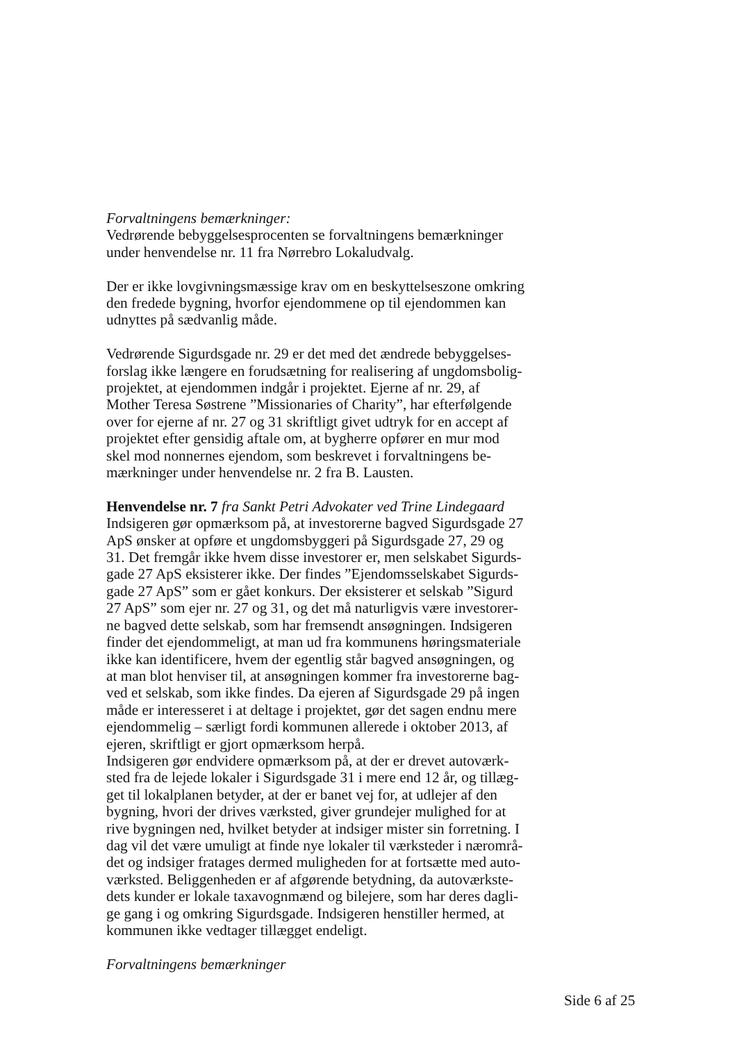Forvaltningens bemærkninger:
Vedrørende bebyggelsesprocenten se forvaltningens bemærkninger
under henvendelse nr. 11 fra Nørrebro Lokaludvalg.
Der er ikke lovgivningsmæssige krav om en beskyttelseszone omkring
den fredede bygning, hvorfor ejendommene op til ejendommen kan
udnyttes på sædvanlig måde.
Vedrørende Sigurdsgade nr. 29 er det med det ændrede bebyggelses-
forslag ikke længere en forudsætning for realisering af ungdomsbolig-
projektet, at ejendommen indgår i projektet. Ejerne af nr. 29, af
Mother Teresa Søstrene ”Missionaries of Charity”, har efterfølgende
over for ejerne af nr. 27 og 31 skriftligt givet udtryk for en accept af
projektet efter gensidig aftale om, at bygherre opfører en mur mod
skel mod nonnernes ejendom, som beskrevet i forvaltningens be-
mærkninger under henvendelse nr. 2 fra B. Lausten.
Henvendelse nr. 7 fra Sankt Petri Advokater ved Trine Lindegaard
Indsigeren gør opmærksom på, at investorerne bagved Sigurdsgade 27
ApS ønsker at opføre et ungdomsbyggeri på Sigurdsgade 27, 29 og
31. Det fremgår ikke hvem disse investorer er, men selskabet Sigurds-
gade 27 ApS eksisterer ikke. Der findes ”Ejendomsselskabet Sigurds-
gade 27 ApS” som er gået konkurs. Der eksisterer et selskab ”Sigurd
27 ApS” som ejer nr. 27 og 31, og det må naturligvis være investorer-
ne bagved dette selskab, som har fremsendt ansøgningen. Indsigeren
finder det ejendommeligt, at man ud fra kommunens høringsmateriale
ikke kan identificere, hvem der egentlig står bagved ansøgningen, og
at man blot henviser til, at ansøgningen kommer fra investorerne bag-
ved et selskab, som ikke findes. Da ejeren af Sigurdsgade 29 på ingen
måde er interesseret i at deltage i projektet, gør det sagen endnu mere
ejendommelig – særligt fordi kommunen allerede i oktober 2013, af
ejeren, skriftligt er gjort opmærksom herpå.
Indsigeren gør endvidere opmærksom på, at der er drevet autoværk-
sted fra de lejede lokaler i Sigurdsgade 31 i mere end 12 år, og tillæg-
get til lokalplanen betyder, at der er banet vej for, at udlejer af den
bygning, hvori der drives værksted, giver grundejer mulighed for at
rive bygningen ned, hvilket betyder at indsiger mister sin forretning. I
dag vil det være umuligt at finde nye lokaler til værksteder i nærområ-
det og indsiger fratages dermed muligheden for at fortsætte med auto-
værksted. Beliggenheden er af afgørende betydning, da autoværkste-
dets kunder er lokale taxavognmænd og bilejere, som har deres dagli-
ge gang i og omkring Sigurdsgade. Indsigeren henstiller hermed, at
kommunen ikke vedtager tillægget endeligt.
Forvaltningens bemærkninger
Side 6 af 25